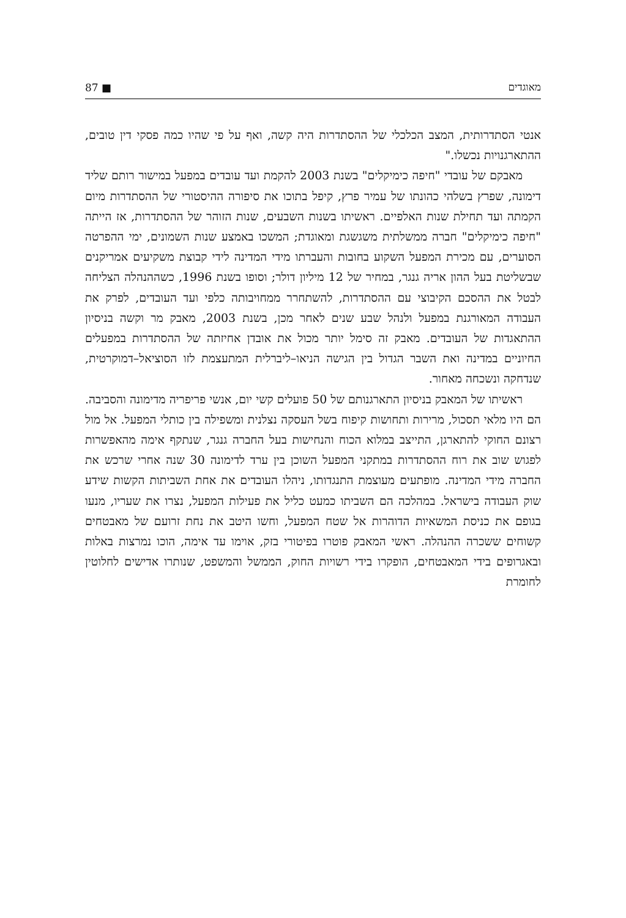מאוגדים 87 ■
אנטי הסתדרותית, המצב הכלכלי של ההסתדרות היה קשה, ואף על פי שהיו כמה פסקי דין טובים, ההתארגנויות נכשלו."
מאבקם של עובדי "חיפה כימיקלים" בשנת 2003 להקמת ועד עובדים במפעל במישור רותם שליד דימונה, שפרץ בשלהי כהונתו של עמיר פרץ, קיפל בתוכו את סיפורה ההיסטורי של ההסתדרות מיום הקמתה ועד תחילת שנות האלפיים. ראשיתו בשנות השבעים, שנות הזוהר של ההסתדרות, אז הייתה "חיפה כימיקלים" חברה ממשלתית משגשגת ומאוגדת; המשכו באמצע שנות השמונים, ימי ההפרטה הסוערים, עם מכירת המפעל השקוע בחובות והעברתו מידי המדינה לידי קבוצת משקיעים אמריקנים שבשליטת בעל ההון אריה גנגר, במחיר של 12 מיליון דולר; וסופו בשנת 1996, כשההנהלה הצליחה לבטל את ההסכם הקיבוצי עם ההסתדרות, להשתחרר ממחויבותה כלפי ועד העובדים, לפרק את העבודה המאורגנת במפעל ולנהל שבע שנים לאחר מכן, בשנת 2003, מאבק מר וקשה בניסיון ההתאגדות של העובדים. מאבק זה סימל יותר מכול את אובדן אחיזתה של ההסתדרות במפעלים החיוניים במדינה ואת השבר הגדול בין הגישה הניאו–ליברלית המתעצמת לזו הסוציאל–דמוקרטית, שנדחקה ונשכחה מאחור.
ראשיתו של המאבק בניסיון התארגנותם של 50 פועלים קשי יום, אנשי פריפריה מדימונה והסביבה. הם היו מלאי תסכול, מרירות ותחושות קיפוח בשל העסקה נצלנית ומשפילה בין כותלי המפעל. אל מול רצונם החוקי להתארגן, התייצב במלוא הכוח והנחישות בעל החברה גנגר, שנתקף אימה מהאפשרות לפגוש שוב את רוח ההסתדרות במתקני המפעל השוכן בין ערד לדימונה 30 שנה אחרי שרכש את החברה מידי המדינה. מופתעים מעוצמת התנגדותו, ניהלו העובדים את אחת השביתות הקשות שידע שוק העבודה בישראל. במהלכה הם השביתו כמעט כליל את פעילות המפעל, נצרו את שעריו, מנעו בגופם את כניסת המשאיות הדוהרות אל שטח המפעל, וחשו היטב את נחת זרועם של מאבטחים קשוחים ששכרה ההנהלה. ראשי המאבק פוטרו בפיטורי בזק, אוימו עד אימה, הוכו נמרצות באלות ובאגרופים בידי המאבטחים, הופקרו בידי רשויות החוק, הממשל והמשפט, שנותרו אדישים לחלוטין לחומרת